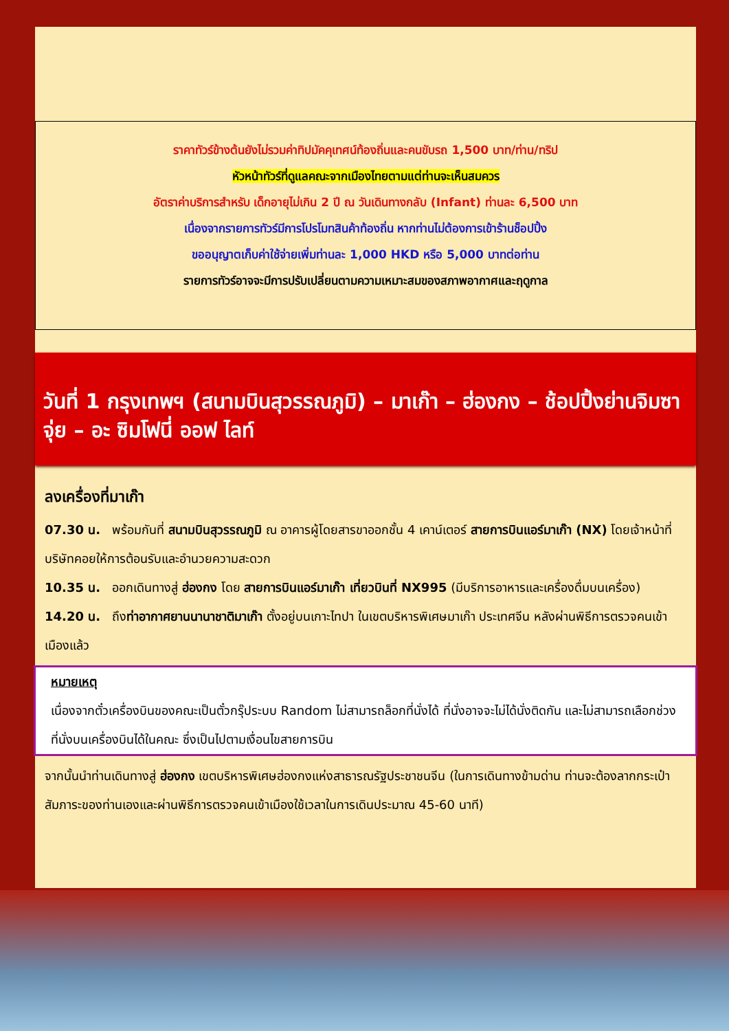ราคาทัวร์ข้างต้นยังไม่รวมค่าทิปมัคคุเทศน์ท้องถิ่นและคนขับรถ 1,500 บาท/ท่าน/ทริป
หัวหน้าทัวร์ที่ดูแลคณะจากเมืองไทยตามแต่ท่านจะเห็นสมควร
อัตราค่าบริการสำหรับ เด็กอายุไม่เกิน 2 ปี ณ วันเดินทางกลับ (Infant) ท่านละ 6,500 บาท
เนื่องจากรายการทัวร์มีการโปรโมทสินค้าท้องถิ่น หากท่านไม่ต้องการเข้าร้านช็อปปิ้ง
ขออนุญาตเก็บค่าใช้จ่ายเพิ่มท่านละ 1,000 HKD หรือ 5,000 บาทต่อท่าน
รายการทัวร์อาจจะมีการปรับเปลี่ยนตามความเหมาะสมของสภาพอากาศและฤดูกาล
วันที่ 1 กรุงเทพฯ (สนามบินสุวรรณภูมิ) – มาเก๊า – ฮ่องกง – ช้อปปิ้งย่านจิมซาจุ่ย – อะ ซิมโฟนี่ ออฟ ไลท์
ลงเครื่องที่มาเก๊า
07.30 น. พร้อมกันที่ สนามบินสุวรรณภูมิ ณ อาคารผู้โดยสารขาออกชั้น 4 เคาน์เตอร์ สายการบินแอร์มาเก๊า (NX) โดยเจ้าหน้าที่บริษัทคอยให้การต้อนรับและอำนวยความสะดวก
10.35 น. ออกเดินทางสู่ ฮ่องกง โดย สายการบินแอร์มาเก๊า เที่ยวบินที่ NX995 (มีบริการอาหารและเครื่องดื่มบนเครื่อง)
14.20 น. ถึงท่าอากาศยานนานาชาติมาเก๊า ตั้งอยู่บนเกาะไทปา ในเขตบริหารพิเศษมาเก๊า ประเทศจีน หลังผ่านพิธีการตรวจคนเข้าเมืองแล้ว
หมายเหตุ
เนื่องจากตั๋วเครื่องบินของคณะเป็นตั๋วกรุ๊ประบบ Random ไม่สามารถล็อกที่นั่งได้ ที่นั่งอาจจะไม่ได้นั่งติดกัน และไม่สามารถเลือกช่วงที่นั่งบนเครื่องบินได้ในคณะ ซึ่งเป็นไปตามเงื่อนไขสายการบิน
จากนั้นนำท่านเดินทางสู่ ฮ่องกง เขตบริหารพิเศษฮ่องกงแห่งสาธารณรัฐประชาชนจีน (ในการเดินทางข้ามด่าน ท่านจะต้องลากกระเป๋าสัมภาระของท่านเองและผ่านพิธีการตรวจคนเข้าเมืองใช้เวลาในการเดินประมาณ 45-60 นาที)